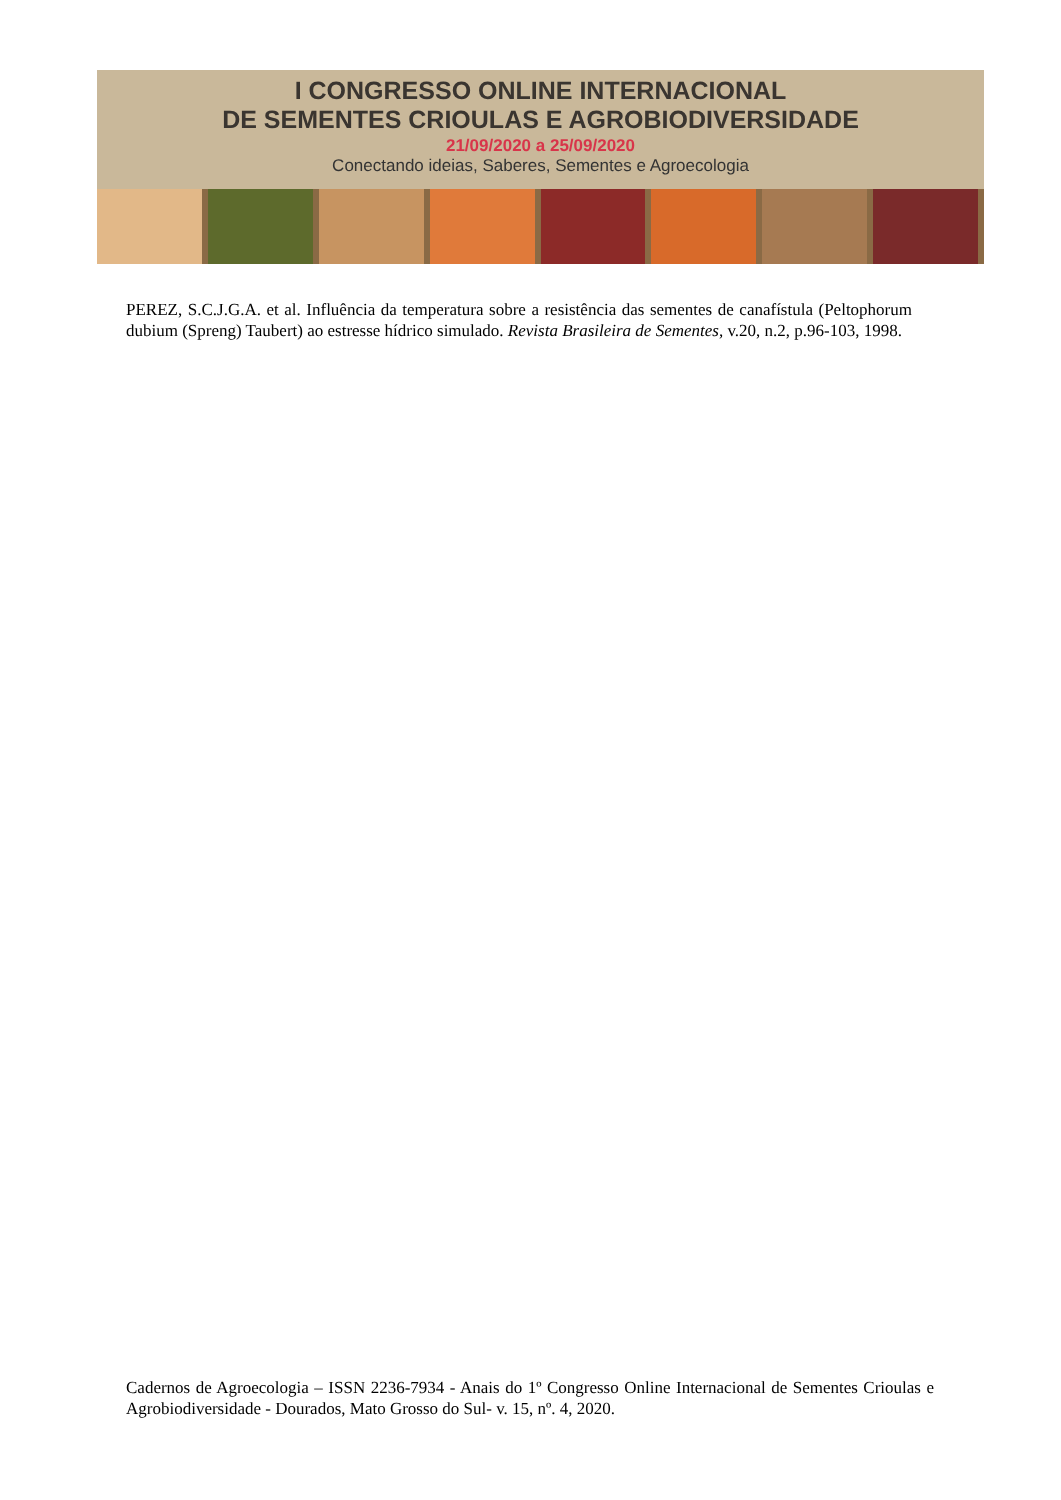I CONGRESSO ONLINE INTERNACIONAL
DE SEMENTES CRIOULAS E AGROBIODIVERSIDADE
21/09/2020 a 25/09/2020
Conectando ideias, Saberes, Sementes e Agroecologia
PEREZ, S.C.J.G.A. et al. Influência da temperatura sobre a resistência das sementes de canafístula (Peltophorum dubium (Spreng) Taubert) ao estresse hídrico simulado. Revista Brasileira de Sementes, v.20, n.2, p.96-103, 1998.
Cadernos de Agroecologia – ISSN 2236-7934 - Anais do 1º Congresso Online Internacional de Sementes Crioulas e Agrobiodiversidade - Dourados, Mato Grosso do Sul- v. 15, nº. 4, 2020.